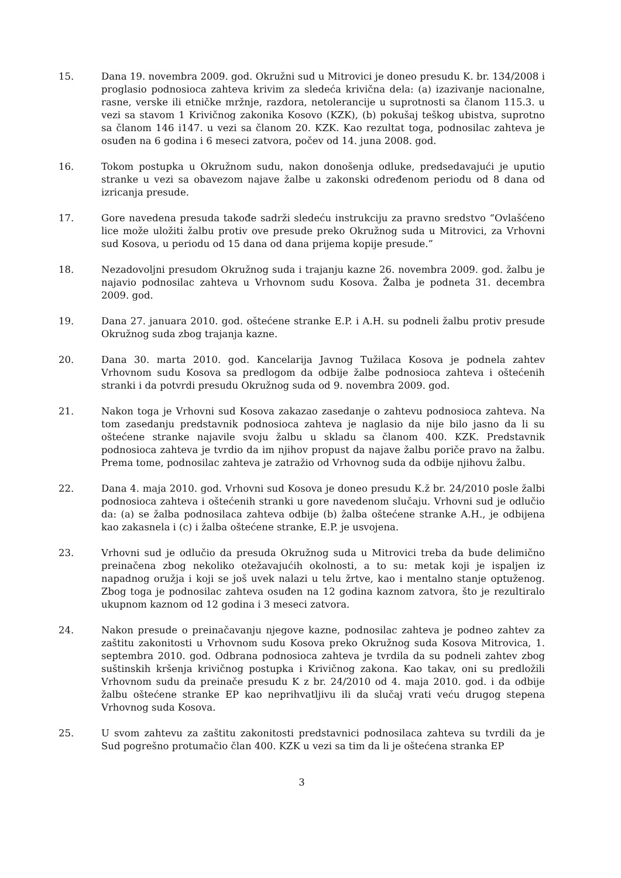15. Dana 19. novembra 2009. god. Okružni sud u Mitrovici je doneo presudu K. br. 134/2008 i proglasio podnosioca zahteva krivim za sledeća krivična dela: (a) izazivanje nacionalne, rasne, verske ili etničke mržnje, razdora, netolerancije u suprotnosti sa članom 115.3. u vezi sa stavom 1 Krivičnog zakonika Kosovo (KZK), (b) pokušaj teškog ubistva, suprotno sa članom 146 i147. u vezi sa članom 20. KZK. Kao rezultat toga, podnosilac zahteva je osuđen na 6 godina i 6 meseci zatvora, počev od 14. juna 2008. god.
16. Tokom postupka u Okružnom sudu, nakon donošenja odluke, predsedavajući je uputio stranke u vezi sa obavezom najave žalbe u zakonski određenom periodu od 8 dana od izricanja presude.
17. Gore navedena presuda takođe sadrži sledeću instrukciju za pravno sredstvo “Ovlašćeno lice može uložiti žalbu protiv ove presude preko Okružnog suda u Mitrovici, za Vrhovni sud Kosova, u periodu od 15 dana od dana prijema kopije presude.”
18. Nezadovoljni presudom Okružnog suda i trajanju kazne 26. novembra 2009. god. žalbu je najavio podnosilac zahteva u Vrhovnom sudu Kosova. Žalba je podneta 31. decembra 2009. god.
19. Dana 27. januara 2010. god. oštećene stranke E.P. i A.H. su podneli žalbu protiv presude Okružnog suda zbog trajanja kazne.
20. Dana 30. marta 2010. god. Kancelarija Javnog Tužilaca Kosova je podnela zahtev Vrhovnom sudu Kosova sa predlogom da odbije žalbe podnosioca zahteva i oštećenih stranki i da potvrdi presudu Okružnog suda od 9. novembra 2009. god.
21. Nakon toga je Vrhovni sud Kosova zakazao zasedanje o zahtevu podnosioca zahteva. Na tom zasedanju predstavnik podnosioca zahteva je naglasio da nije bilo jasno da li su oštećene stranke najavile svoju žalbu u skladu sa članom 400. KZK. Predstavnik podnosioca zahteva je tvrdio da im njihov propust da najave žalbu poriče pravo na žalbu. Prema tome, podnosilac zahteva je zatražio od Vrhovnog suda da odbije njihovu žalbu.
22. Dana 4. maja 2010. god. Vrhovni sud Kosova je doneo presudu K.ž br. 24/2010 posle žalbi podnosioca zahteva i oštećenih stranki u gore navedenom slučaju. Vrhovni sud je odlučio da: (a) se žalba podnosilaca zahteva odbije (b) žalba oštećene stranke A.H., je odbijena kao zakasnela i (c) i žalba oštećene stranke, E.P. je usvojena.
23. Vrhovni sud je odlučio da presuda Okružnog suda u Mitrovici treba da bude delimično preinačena zbog nekoliko otežavajućih okolnosti, a to su: metak koji je ispaljen iz napadnog oružja i koji se još uvek nalazi u telu žrtve, kao i mentalno stanje optuženog. Zbog toga je podnosilac zahteva osuđen na 12 godina kaznom zatvora, što je rezultiralo ukupnom kaznom od 12 godina i 3 meseci zatvora.
24. Nakon presude o preinačavanju njegove kazne, podnosilac zahteva je podneo zahtev za zaštitu zakonitosti u Vrhovnom sudu Kosova preko Okružnog suda Kosova Mitrovica, 1. septembra 2010. god. Odbrana podnosioca zahteva je tvrdila da su podneli zahtev zbog suštinskih kršenja krivičnog postupka i Krivičnog zakona. Kao takav, oni su predložili Vrhovnom sudu da preinače presudu K z br. 24/2010 od 4. maja 2010. god. i da odbije žalbu oštećene stranke EP kao neprihvatljivu ili da slučaj vrati veću drugog stepena Vrhovnog suda Kosova.
25. U svom zahtevu za zaštitu zakonitosti predstavnici podnosilaca zahteva su tvrdili da je Sud pogrešno protumačio član 400. KZK u vezi sa tim da li je oštećena stranka EP
3